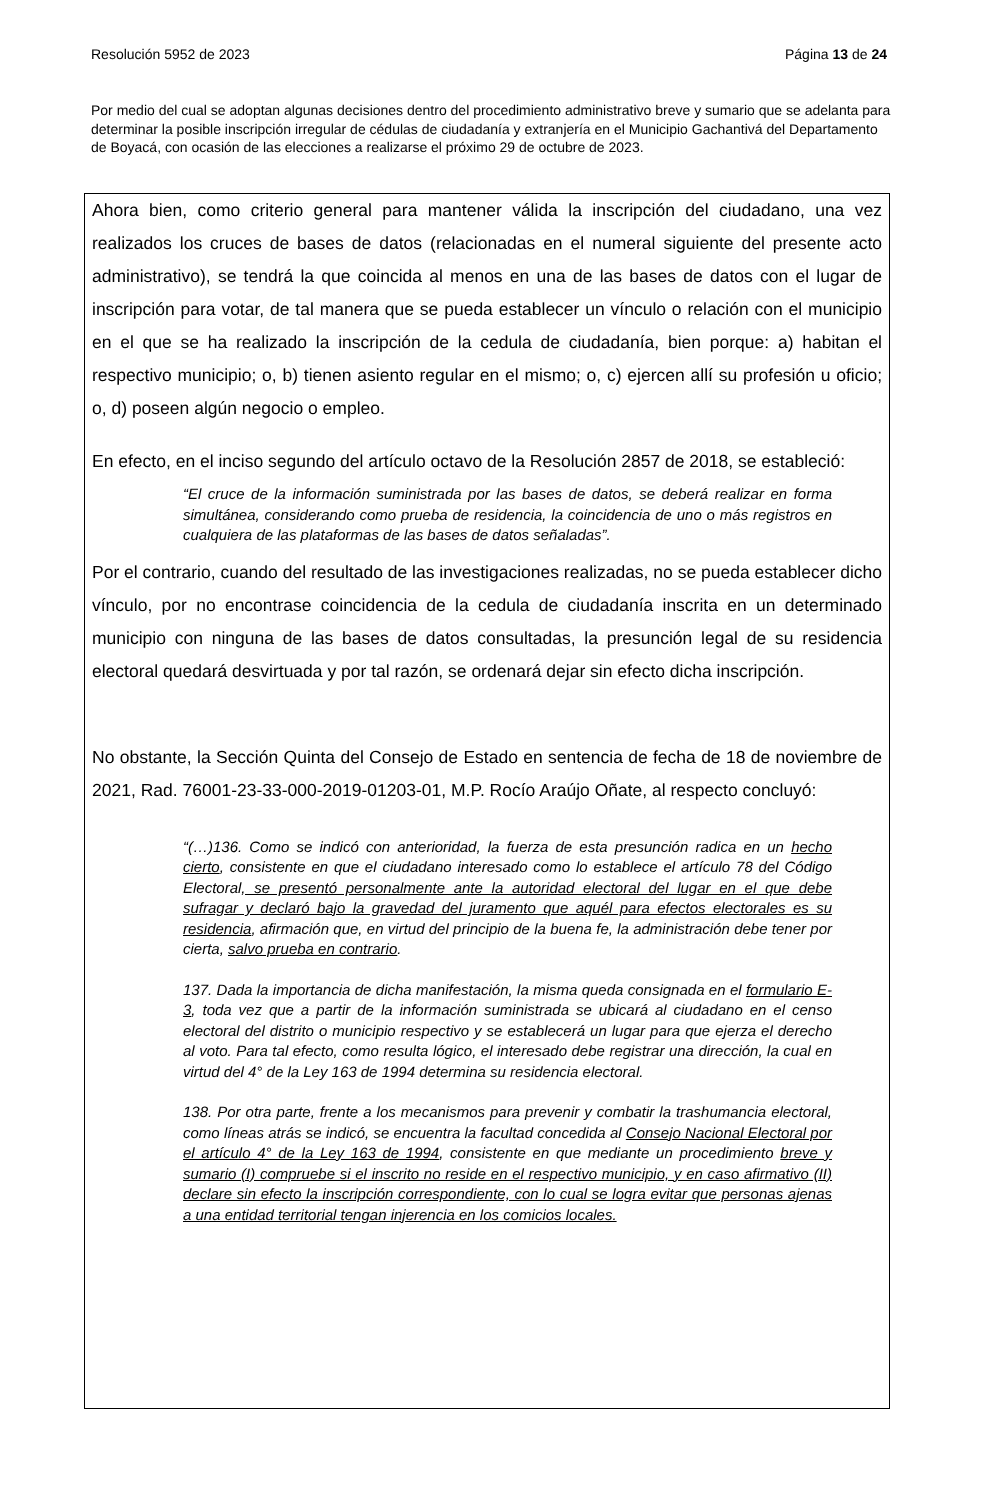Resolución 5952 de 2023 Página 13 de 24
Por medio del cual se adoptan algunas decisiones dentro del procedimiento administrativo breve y sumario que se adelanta para determinar la posible inscripción irregular de cédulas de ciudadanía y extranjería en el Municipio Gachantivá del Departamento de Boyacá, con ocasión de las elecciones a realizarse el próximo 29 de octubre de 2023.
Ahora bien, como criterio general para mantener válida la inscripción del ciudadano, una vez realizados los cruces de bases de datos (relacionadas en el numeral siguiente del presente acto administrativo), se tendrá la que coincida al menos en una de las bases de datos con el lugar de inscripción para votar, de tal manera que se pueda establecer un vínculo o relación con el municipio en el que se ha realizado la inscripción de la cedula de ciudadanía, bien porque: a) habitan el respectivo municipio; o, b) tienen asiento regular en el mismo; o, c) ejercen allí su profesión u oficio; o, d) poseen algún negocio o empleo.
En efecto, en el inciso segundo del artículo octavo de la Resolución 2857 de 2018, se estableció:
“El cruce de la información suministrada por las bases de datos, se deberá realizar en forma simultánea, considerando como prueba de residencia, la coincidencia de uno o más registros en cualquiera de las plataformas de las bases de datos señaladas”.
Por el contrario, cuando del resultado de las investigaciones realizadas, no se pueda establecer dicho vínculo, por no encontrase coincidencia de la cedula de ciudadanía inscrita en un determinado municipio con ninguna de las bases de datos consultadas, la presunción legal de su residencia electoral quedará desvirtuada y por tal razón, se ordenará dejar sin efecto dicha inscripción.
No obstante, la Sección Quinta del Consejo de Estado en sentencia de fecha de 18 de noviembre de 2021, Rad. 76001-23-33-000-2019-01203-01, M.P. Rocío Araújo Oñate, al respecto concluyó:
“(…)136. Como se indicó con anterioridad, la fuerza de esta presunción radica en un hecho cierto, consistente en que el ciudadano interesado como lo establece el artículo 78 del Código Electoral, se presentó personalmente ante la autoridad electoral del lugar en el que debe sufragar y declaró bajo la gravedad del juramento que aquél para efectos electorales es su residencia, afirmación que, en virtud del principio de la buena fe, la administración debe tener por cierta, salvo prueba en contrario.
137. Dada la importancia de dicha manifestación, la misma queda consignada en el formulario E-3, toda vez que a partir de la información suministrada se ubicará al ciudadano en el censo electoral del distrito o municipio respectivo y se establecerá un lugar para que ejerza el derecho al voto. Para tal efecto, como resulta lógico, el interesado debe registrar una dirección, la cual en virtud del 4° de la Ley 163 de 1994 determina su residencia electoral.
138. Por otra parte, frente a los mecanismos para prevenir y combatir la trashumancia electoral, como líneas atrás se indicó, se encuentra la facultad concedida al Consejo Nacional Electoral por el artículo 4° de la Ley 163 de 1994, consistente en que mediante un procedimiento breve y sumario (I) compruebe si el inscrito no reside en el respectivo municipio, y en caso afirmativo (II) declare sin efecto la inscripción correspondiente, con lo cual se logra evitar que personas ajenas a una entidad territorial tengan injerencia en los comicios locales.